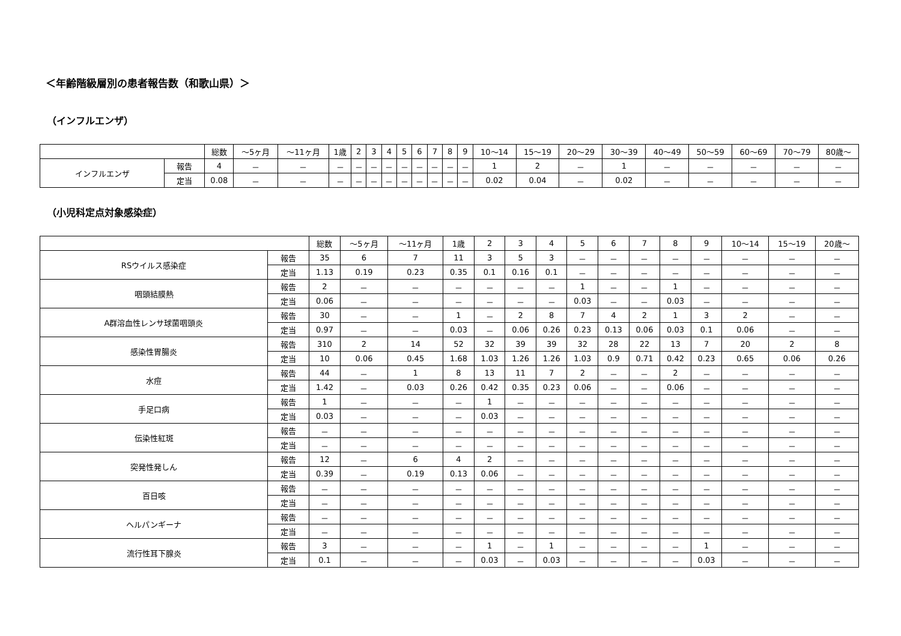＜年齢階級層別の患者報告数（和歌山県）＞
（インフルエンザ）
| | | 総数 | ～5ヶ月 | ～11ヶ月 | 1歳 | 2 | 3 | 4 | 5 | 6 | 7 | 8 | 9 | 10～14 | 15～19 | 20～29 | 30～39 | 40～49 | 50～59 | 60～69 | 70～79 | 80歳～ |
| --- | --- | --- | --- | --- | --- | --- | --- | --- | --- | --- | --- | --- | --- | --- | --- | --- | --- | --- | --- | --- | --- | --- |
| インフルエンザ | 報告 | 4 | － | － | － | － | － | － | － | － | － | － | － | 1 | 2 | － | 1 | － | － | － | － | － |
| | 定当 | 0.08 | － | － | － | － | － | － | － | － | － | － | － | 0.02 | 0.04 | － | 0.02 | － | － | － | － | － |
（小児科定点対象感染症）
| | | 総数 | ～5ヶ月 | ～11ヶ月 | 1歳 | 2 | 3 | 4 | 5 | 6 | 7 | 8 | 9 | 10～14 | 15～19 | 20歳～ |
| --- | --- | --- | --- | --- | --- | --- | --- | --- | --- | --- | --- | --- | --- | --- | --- | --- |
| RSウイルス感染症 | 報告 | 35 | 6 | 7 | 11 | 3 | 5 | 3 | － | － | － | － | － | － | － | － |
| | 定当 | 1.13 | 0.19 | 0.23 | 0.35 | 0.1 | 0.16 | 0.1 | － | － | － | － | － | － | － | － |
| 咽頭結膜熱 | 報告 | 2 | － | － | － | － | － | － | 1 | － | － | 1 | － | － | － | － |
| | 定当 | 0.06 | － | － | － | － | － | － | 0.03 | － | － | 0.03 | － | － | － | － |
| A群溶血性レンサ球菌咽頭炎 | 報告 | 30 | － | － | 1 | － | 2 | 8 | 7 | 4 | 2 | 1 | 3 | 2 | － | － |
| | 定当 | 0.97 | － | － | 0.03 | － | 0.06 | 0.26 | 0.23 | 0.13 | 0.06 | 0.03 | 0.1 | 0.06 | － | － |
| 感染性胃腸炎 | 報告 | 310 | 2 | 14 | 52 | 32 | 39 | 39 | 32 | 28 | 22 | 13 | 7 | 20 | 2 | 8 |
| | 定当 | 10 | 0.06 | 0.45 | 1.68 | 1.03 | 1.26 | 1.26 | 1.03 | 0.9 | 0.71 | 0.42 | 0.23 | 0.65 | 0.06 | 0.26 |
| 水痘 | 報告 | 44 | － | 1 | 8 | 13 | 11 | 7 | 2 | － | － | 2 | － | － | － | － |
| | 定当 | 1.42 | － | 0.03 | 0.26 | 0.42 | 0.35 | 0.23 | 0.06 | － | － | 0.06 | － | － | － | － |
| 手足口病 | 報告 | 1 | － | － | － | 1 | － | － | － | － | － | － | － | － | － | － |
| | 定当 | 0.03 | － | － | － | 0.03 | － | － | － | － | － | － | － | － | － | － |
| 伝染性紅斑 | 報告 | － | － | － | － | － | － | － | － | － | － | － | － | － | － | － |
| | 定当 | － | － | － | － | － | － | － | － | － | － | － | － | － | － | － |
| 突発性発しん | 報告 | 12 | － | 6 | 4 | 2 | － | － | － | － | － | － | － | － | － | － |
| | 定当 | 0.39 | － | 0.19 | 0.13 | 0.06 | － | － | － | － | － | － | － | － | － | － |
| 百日咳 | 報告 | － | － | － | － | － | － | － | － | － | － | － | － | － | － | － |
| | 定当 | － | － | － | － | － | － | － | － | － | － | － | － | － | － | － |
| ヘルパンギーナ | 報告 | － | － | － | － | － | － | － | － | － | － | － | － | － | － | － |
| | 定当 | － | － | － | － | － | － | － | － | － | － | － | － | － | － | － |
| 流行性耳下腺炎 | 報告 | 3 | － | － | － | 1 | － | 1 | － | － | － | － | 1 | － | － | － |
| | 定当 | 0.1 | － | － | － | 0.03 | － | 0.03 | － | － | － | － | 0.03 | － | － | － |